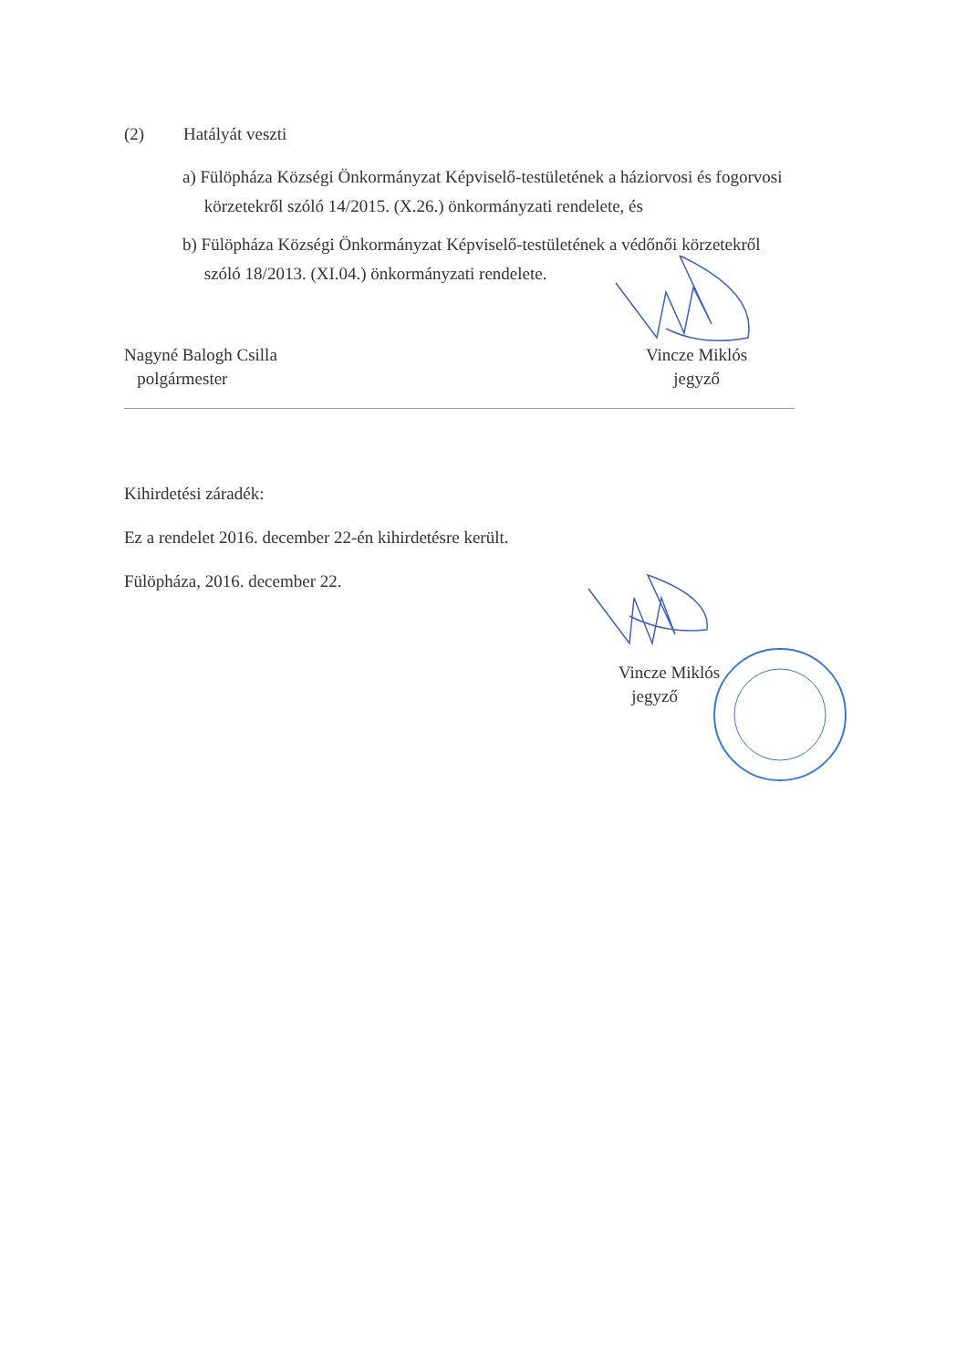(2) Hatályát veszti
a) Fülöpháza Községi Önkormányzat Képviselő-testületének a háziorvosi és fogorvosi
körzetekről szóló 14/2015. (X.26.) önkormányzati rendelete, és
b) Fülöpháza Községi Önkormányzat Képviselő-testületének a védőnői körzetekről
szóló 18/2013. (XI.04.) önkormányzati rendelete.
Nagyné Balogh Csilla
polgármester
Vincze Miklós
jegyző
Kihirdetési záradék:
Ez a rendelet 2016. december 22-én kihirdetésre került.
Fülöpháza, 2016. december 22.
Vincze Miklós
jegyző